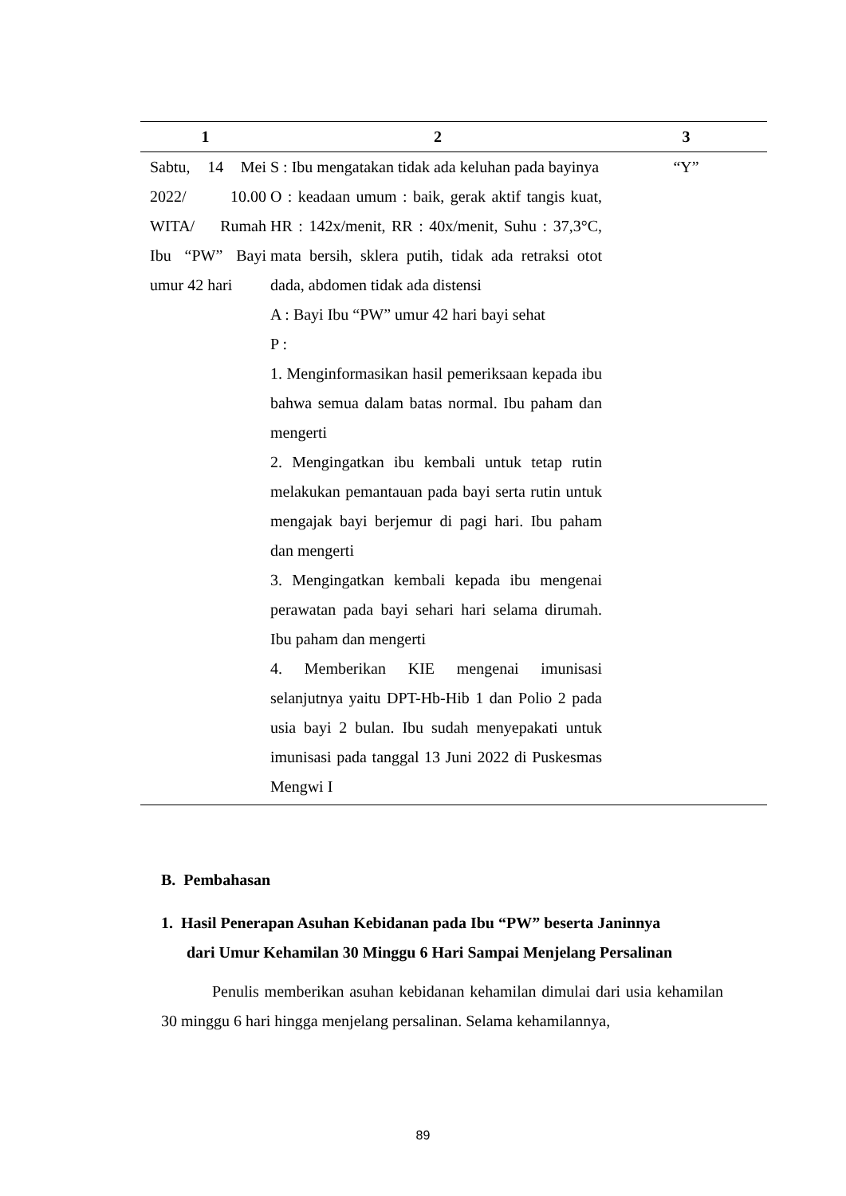| 1 | 2 | 3 |
| --- | --- | --- |
| Sabtu, 14 Mei 2022/ 10.00 WITA/ Rumah Ibu “PW” Bayi umur 42 hari | S : Ibu mengatakan tidak ada keluhan pada bayinya O : keadaan umum : baik, gerak aktif tangis kuat, HR : 142x/menit, RR : 40x/menit, Suhu : 37,3°C, mata bersih, sklera putih, tidak ada retraksi otot dada, abdomen tidak ada distensi A : Bayi Ibu “PW” umur 42 hari bayi sehat P : 1. Menginformasikan hasil pemeriksaan kepada ibu bahwa semua dalam batas normal. Ibu paham dan mengerti 2. Mengingatkan ibu kembali untuk tetap rutin melakukan pemantauan pada bayi serta rutin untuk mengajak bayi berjemur di pagi hari. Ibu paham dan mengerti 3. Mengingatkan kembali kepada ibu mengenai perawatan pada bayi sehari hari selama dirumah. Ibu paham dan mengerti 4. Memberikan KIE mengenai imunisasi selanjutnya yaitu DPT-Hb-Hib 1 dan Polio 2 pada usia bayi 2 bulan. Ibu sudah menyepakati untuk imunisasi pada tanggal 13 Juni 2022 di Puskesmas Mengwi I | “Y” |
B. Pembahasan
1. Hasil Penerapan Asuhan Kebidanan pada Ibu “PW” beserta Janinnya
dari Umur Kehamilan 30 Minggu 6 Hari Sampai Menjelang Persalinan
Penulis memberikan asuhan kebidanan kehamilan dimulai dari usia kehamilan 30 minggu 6 hari hingga menjelang persalinan. Selama kehamilannya,
89